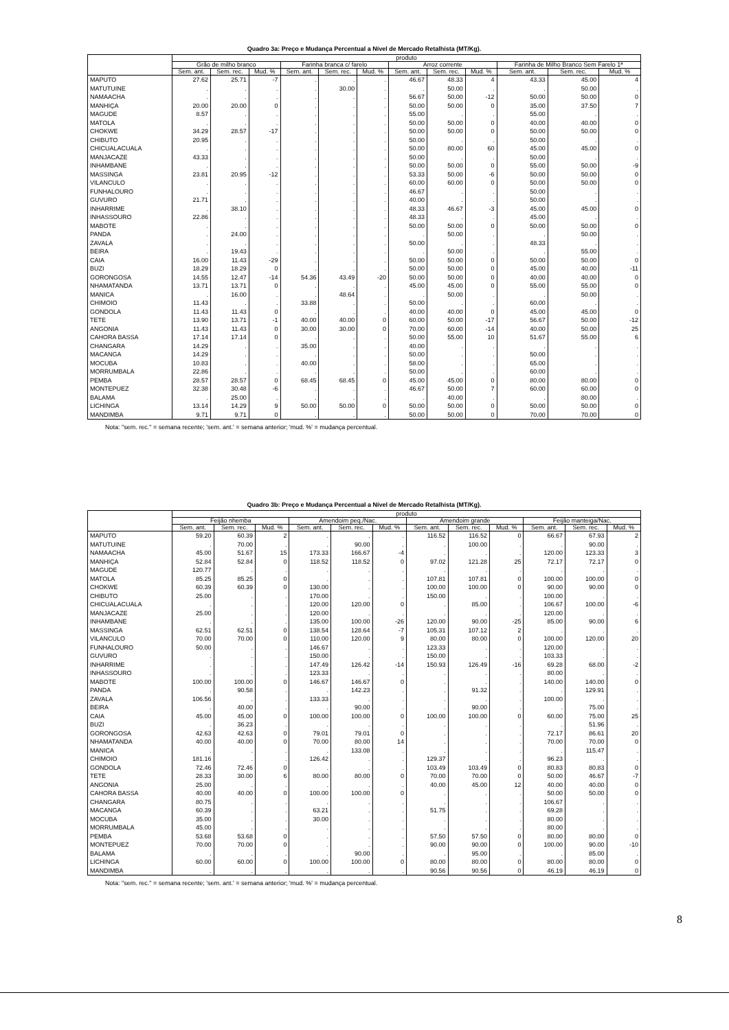Quadro 3a: Preço e Mudança Percentual a Nível de Mercado Retalhista (MT/Kg).
| | produto | | | | | | | | | | | |
| --- | --- | --- | --- | --- | --- | --- | --- | --- | --- | --- | --- | --- |
| | Grão de milho branco | | | Farinha branca c/ farelo | | | Arroz corrente | | | Farinha de Milho Branco Sem Farelo 1ª | | |
| | Sem. ant. | Sem. rec. | Mud. % | Sem. ant. | Sem. rec. | Mud. % | Sem. ant. | Sem. rec. | Mud. % | Sem. ant. | Sem. rec. | Mud. % |
| MAPUTO | 27.62 | 25.71 | -7 | . | . | . | 46.67 | 48.33 | 4 | 43.33 | 45.00 | 4 |
| MATUTUINE | . | . | . | . | 30.00 | . | . | 50.00 | . | . | 50.00 | . |
| NAMAACHA | . | . | . | . | . | . | 56.67 | 50.00 | -12 | 50.00 | 50.00 | 0 |
| MANHIÇA | 20.00 | 20.00 | 0 | . | . | . | 50.00 | 50.00 | 0 | 35.00 | 37.50 | 7 |
| MAGUDE | 8.57 | . | . | . | . | . | 55.00 | . | . | 55.00 | . | . |
| MATOLA | . | . | . | . | . | . | 50.00 | 50.00 | 0 | 40.00 | 40.00 | 0 |
| CHOKWE | 34.29 | 28.57 | -17 | . | . | . | 50.00 | 50.00 | 0 | 50.00 | 50.00 | 0 |
| CHIBUTO | 20.95 | . | . | . | . | . | 50.00 | . | . | 50.00 | . | . |
| CHICUALACUALA | . | . | . | . | . | . | 50.00 | 80.00 | 60 | 45.00 | 45.00 | 0 |
| MANJACAZE | 43.33 | . | . | . | . | . | 50.00 | . | . | 50.00 | . | . |
| INHAMBANE | . | . | . | . | . | . | 50.00 | 50.00 | 0 | 55.00 | 50.00 | -9 |
| MASSINGA | 23.81 | 20.95 | -12 | . | . | . | 53.33 | 50.00 | -6 | 50.00 | 50.00 | 0 |
| VILANCULO | . | . | . | . | . | . | 60.00 | 60.00 | 0 | 50.00 | 50.00 | 0 |
| FUNHALOURO | . | . | . | . | . | . | 46.67 | . | . | 50.00 | . | . |
| GUVURO | 21.71 | . | . | . | . | . | 40.00 | . | . | 50.00 | . | . |
| INHARRIME | . | 38.10 | . | . | . | . | 48.33 | 46.67 | -3 | 45.00 | 45.00 | 0 |
| INHASSOURO | 22.86 | . | . | . | . | . | 48.33 | . | . | 45.00 | . | . |
| MABOTE | . | . | . | . | . | . | 50.00 | 50.00 | 0 | 50.00 | 50.00 | 0 |
| PANDA | . | 24.00 | . | . | . | . | . | 50.00 | . | . | 50.00 | . |
| ZAVALA | . | . | . | . | . | . | 50.00 | . | . | 48.33 | . | . |
| BEIRA | . | 19.43 | . | . | . | . | . | 50.00 | . | . | 55.00 | . |
| CAIA | 16.00 | 11.43 | -29 | . | . | . | 50.00 | 50.00 | 0 | 50.00 | 50.00 | 0 |
| BUZI | 18.29 | 18.29 | 0 | . | . | . | 50.00 | 50.00 | 0 | 45.00 | 40.00 | -11 |
| GORONGOSA | 14.55 | 12.47 | -14 | 54.36 | 43.49 | -20 | 50.00 | 50.00 | 0 | 40.00 | 40.00 | 0 |
| NHAMATANDA | 13.71 | 13.71 | 0 | . | . | . | 45.00 | 45.00 | 0 | 55.00 | 55.00 | 0 |
| MANICA | . | 16.00 | . | . | 48.64 | . | . | 50.00 | . | . | 50.00 | . |
| CHIMOIO | 11.43 | . | . | 33.88 | . | . | 50.00 | . | . | 60.00 | . | . |
| GONDOLA | 11.43 | 11.43 | 0 | . | . | . | 40.00 | 40.00 | 0 | 45.00 | 45.00 | 0 |
| TETE | 13.90 | 13.71 | -1 | 40.00 | 40.00 | 0 | 60.00 | 50.00 | -17 | 56.67 | 50.00 | -12 |
| ANGONIA | 11.43 | 11.43 | 0 | 30.00 | 30.00 | 0 | 70.00 | 60.00 | -14 | 40.00 | 50.00 | 25 |
| CAHORA BASSA | 17.14 | 17.14 | 0 | . | . | . | 50.00 | 55.00 | 10 | 51.67 | 55.00 | 6 |
| CHANGARA | 14.29 | . | . | 35.00 | . | . | 40.00 | . | . | . | . | . |
| MACANGA | 14.29 | . | . | . | . | . | 50.00 | . | . | 50.00 | . | . |
| MOCUBA | 10.83 | . | . | 40.00 | . | . | 58.00 | . | . | 65.00 | . | . |
| MORRUMBALA | 22.86 | . | . | . | . | . | 50.00 | . | . | 60.00 | . | . |
| PEMBA | 28.57 | 28.57 | 0 | 68.45 | 68.45 | 0 | 45.00 | 45.00 | 0 | 80.00 | 80.00 | 0 |
| MONTEPUEZ | 32.38 | 30.48 | -6 | . | . | . | 46.67 | 50.00 | 7 | 60.00 | 60.00 | 0 |
| BALAMA | . | 25.00 | . | . | . | . | . | 40.00 | . | . | 80.00 | . |
| LICHINGA | 13.14 | 14.29 | 9 | 50.00 | 50.00 | 0 | 50.00 | 50.00 | 0 | 50.00 | 50.00 | 0 |
| MANDIMBA | 9.71 | 9.71 | 0 | . | . | . | 50.00 | 50.00 | 0 | 70.00 | 70.00 | 0 |
Nota: "sem. rec." = semana recente; 'sem. ant.' = semana anterior; 'mud. %' = mudança percentual.
Quadro 3b: Preço e Mudança Percentual a Nível de Mercado Retalhista (MT/Kg).
| | produto | | | | | | | | | | | |
| --- | --- | --- | --- | --- | --- | --- | --- | --- | --- | --- | --- | --- |
| | Feijão nhemba | | | Amendoim peq./Nac. | | | Amendoim grande | | | Feijão manteiga/Nac. | | |
| | Sem. ant. | Sem. rec. | Mud. % | Sem. ant. | Sem. rec. | Mud. % | Sem. ant. | Sem. rec. | Mud. % | Sem. ant. | Sem. rec. | Mud. % |
| MAPUTO | 59.20 | 60.39 | 2 | . | . | . | 116.52 | 116.52 | 0 | 66.67 | 67.93 | 2 |
| MATUTUINE | . | 70.00 | . | . | 90.00 | . | . | 100.00 | . | . | 90.00 | . |
| NAMAACHA | 45.00 | 51.67 | 15 | 173.33 | 166.67 | -4 | . | . | . | 120.00 | 123.33 | 3 |
| MANHIÇA | 52.84 | 52.84 | 0 | 118.52 | 118.52 | 0 | 97.02 | 121.28 | 25 | 72.17 | 72.17 | 0 |
| MAGUDE | 120.77 | . | . | . | . | . | . | . | . | . | . | . |
| MATOLA | 85.25 | 85.25 | 0 | . | . | . | 107.81 | 107.81 | 0 | 100.00 | 100.00 | 0 |
| CHOKWE | 60.39 | 60.39 | 0 | 130.00 | . | . | 100.00 | 100.00 | 0 | 90.00 | 90.00 | 0 |
| CHIBUTO | 25.00 | . | . | 170.00 | . | . | 150.00 | . | . | 100.00 | . | . |
| CHICUALACUALA | . | . | . | 120.00 | 120.00 | 0 | . | 85.00 | . | 106.67 | 100.00 | -6 |
| MANJACAZE | 25.00 | . | . | 120.00 | . | . | . | . | . | 120.00 | . | . |
| INHAMBANE | . | . | . | 135.00 | 100.00 | -26 | 120.00 | 90.00 | -25 | 85.00 | 90.00 | 6 |
| MASSINGA | 62.51 | 62.51 | 0 | 138.54 | 128.64 | -7 | 105.31 | 107.12 | 2 | . | . | . |
| VILANCULO | 70.00 | 70.00 | 0 | 110.00 | 120.00 | 9 | 80.00 | 80.00 | 0 | 100.00 | 120.00 | 20 |
| FUNHALOURO | 50.00 | . | . | 146.67 | . | . | 123.33 | . | . | 120.00 | . | . |
| GUVURO | . | . | . | 150.00 | . | . | 150.00 | . | . | 103.33 | . | . |
| INHARRIME | . | . | . | 147.49 | 126.42 | -14 | 150.93 | 126.49 | -16 | 69.28 | 68.00 | -2 |
| INHASSOURO | . | . | . | 123.33 | . | . | . | . | . | 80.00 | . | . |
| MABOTE | 100.00 | 100.00 | 0 | 146.67 | 146.67 | 0 | . | . | . | 140.00 | 140.00 | 0 |
| PANDA | . | 90.58 | . | . | 142.23 | . | . | 91.32 | . | . | 129.91 | . |
| ZAVALA | 106.56 | . | . | 133.33 | . | . | . | . | . | 100.00 | . | . |
| BEIRA | . | 40.00 | . | . | 90.00 | . | . | 90.00 | . | . | 75.00 | . |
| CAIA | 45.00 | 45.00 | 0 | 100.00 | 100.00 | 0 | 100.00 | 100.00 | 0 | 60.00 | 75.00 | 25 |
| BUZI | . | 36.23 | . | . | . | . | . | . | . | . | 51.96 | . |
| GORONGOSA | 42.63 | 42.63 | 0 | 79.01 | 79.01 | 0 | . | . | . | 72.17 | 86.61 | 20 |
| NHAMATANDA | 40.00 | 40.00 | 0 | 70.00 | 80.00 | 14 | . | . | . | 70.00 | 70.00 | 0 |
| MANICA | . | . | . | . | 133.08 | . | . | . | . | . | 115.47 | . |
| CHIMOIO | 181.16 | . | . | 126.42 | . | . | 129.37 | . | . | 96.23 | . | . |
| GONDOLA | 72.46 | 72.46 | 0 | . | . | . | 103.49 | 103.49 | 0 | 80.83 | 80.83 | 0 |
| TETE | 28.33 | 30.00 | 6 | 80.00 | 80.00 | 0 | 70.00 | 70.00 | 0 | 50.00 | 46.67 | -7 |
| ANGONIA | 25.00 | . | . | . | . | . | 40.00 | 45.00 | 12 | 40.00 | 40.00 | 0 |
| CAHORA BASSA | 40.00 | 40.00 | 0 | 100.00 | 100.00 | 0 | . | . | . | 50.00 | 50.00 | 0 |
| CHANGARA | 80.75 | . | . | . | . | . | . | . | . | 106.67 | . | . |
| MACANGA | 60.39 | . | . | 63.21 | . | . | 51.75 | . | . | 69.28 | . | . |
| MOCUBA | 35.00 | . | . | 30.00 | . | . | . | . | . | 80.00 | . | . |
| MORRUMBALA | 45.00 | . | . | . | . | . | . | . | . | 80.00 | . | . |
| PEMBA | 53.68 | 53.68 | 0 | . | . | . | 57.50 | 57.50 | 0 | 80.00 | 80.00 | 0 |
| MONTEPUEZ | 70.00 | 70.00 | 0 | . | . | . | 90.00 | 90.00 | 0 | 100.00 | 90.00 | -10 |
| BALAMA | . | . | . | . | 90.00 | . | . | 95.00 | . | . | 85.00 | . |
| LICHINGA | 60.00 | 60.00 | 0 | 100.00 | 100.00 | 0 | 80.00 | 80.00 | 0 | 80.00 | 80.00 | 0 |
| MANDIMBA | . | . | . | . | . | . | 90.56 | 90.56 | 0 | 46.19 | 46.19 | 0 |
Nota: "sem. rec." = semana recente; 'sem. ant.' = semana anterior; 'mud. %' = mudança percentual.
8